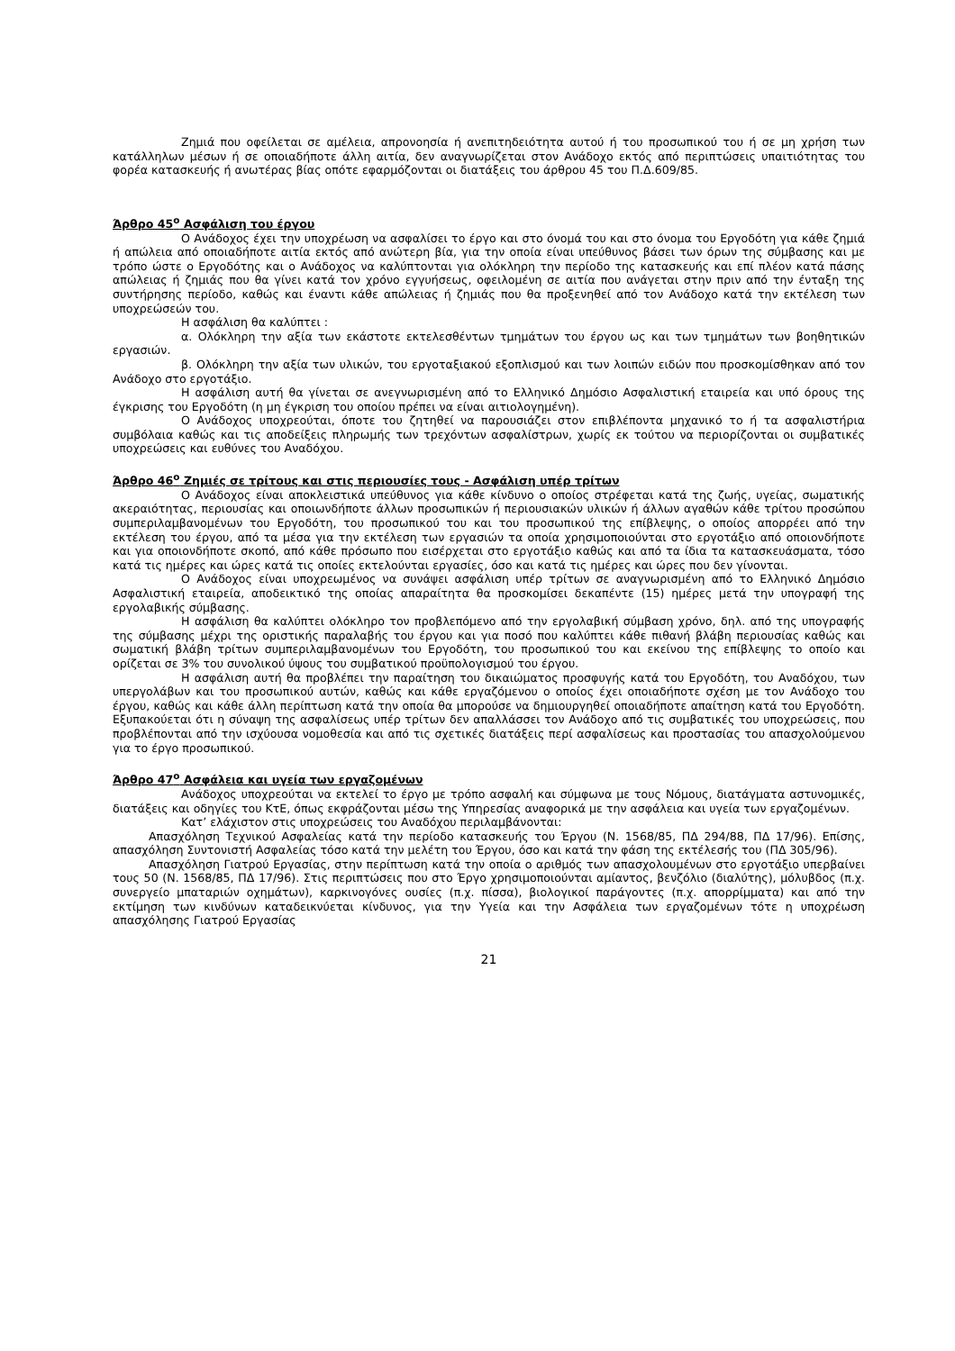Ζημιά που οφείλεται σε αμέλεια, απρονοησία ή ανεπιτηδειότητα αυτού ή του προσωπικού του ή σε μη χρήση των κατάλληλων μέσων ή σε οποιαδήποτε άλλη αιτία, δεν αναγνωρίζεται στον Ανάδοχο εκτός από περιπτώσεις υπαιτιότητας του φορέα κατασκευής ή ανωτέρας βίας οπότε εφαρμόζονται οι διατάξεις του άρθρου 45 του Π.Δ.609/85.
Άρθρο 45<sup>ο</sup> Ασφάλιση του έργου
Ο Ανάδοχος έχει την υποχρέωση να ασφαλίσει το έργο και στο όνομά του και στο όνομα του Εργοδότη για κάθε ζημιά ή απώλεια από οποιαδήποτε αιτία εκτός από ανώτερη βία, για την οποία είναι υπεύθυνος βάσει των όρων της σύμβασης και με τρόπο ώστε ο Εργοδότης και ο Ανάδοχος να καλύπτονται για ολόκληρη την περίοδο της κατασκευής και επί πλέον κατά πάσης απώλειας ή ζημιάς που θα γίνει κατά τον χρόνο εγγυήσεως, οφειλομένη σε αιτία που ανάγεται στην πριν από την ένταξη της συντήρησης περίοδο, καθώς και έναντι κάθε απώλειας ή ζημιάς που θα προξενηθεί από τον Ανάδοχο κατά την εκτέλεση των υποχρεώσεών του.
Η ασφάλιση θα καλύπτει :
α. Ολόκληρη την αξία των εκάστοτε εκτελεσθέντων τμημάτων του έργου ως και των τμημάτων των βοηθητικών εργασιών.
β. Ολόκληρη την αξία των υλικών, του εργοταξιακού εξοπλισμού και των λοιπών ειδών που προσκομίσθηκαν από τον Ανάδοχο στο εργοτάξιο.
Η ασφάλιση αυτή θα γίνεται σε ανεγνωρισμένη από το Ελληνικό Δημόσιο Ασφαλιστική εταιρεία και υπό όρους της έγκρισης του Εργοδότη (η μη έγκριση του οποίου πρέπει να είναι αιτιολογημένη).
Ο Ανάδοχος υποχρεούται, όποτε του ζητηθεί να παρουσιάζει στον επιβλέποντα μηχανικό το ή τα ασφαλιστήρια συμβόλαια καθώς και τις αποδείξεις πληρωμής των τρεχόντων ασφαλίστρων, χωρίς εκ τούτου να περιορίζονται οι συμβατικές υποχρεώσεις και ευθύνες του Αναδόχου.
Άρθρο 46<sup>ο</sup> Ζημιές σε τρίτους και στις περιουσίες τους - Ασφάλιση υπέρ τρίτων
Ο Ανάδοχος είναι αποκλειστικά υπεύθυνος για κάθε κίνδυνο ο οποίος στρέφεται κατά της ζωής, υγείας, σωματικής ακεραιότητας, περιουσίας και οποιωνδήποτε άλλων προσωπικών ή περιουσιακών υλικών ή άλλων αγαθών κάθε τρίτου προσώπου συμπεριλαμβανομένων του Εργοδότη, του προσωπικού του και του προσωπικού της επίβλεψης, ο οποίος απορρέει από την εκτέλεση του έργου, από τα μέσα για την εκτέλεση των εργασιών τα οποία χρησιμοποιούνται στο εργοτάξιο από οποιονδήποτε και για οποιονδήποτε σκοπό, από κάθε πρόσωπο που εισέρχεται στο εργοτάξιο καθώς και από τα ίδια τα κατασκευάσματα, τόσο κατά τις ημέρες και ώρες κατά τις οποίες εκτελούνται εργασίες, όσο και κατά τις ημέρες και ώρες που δεν γίνονται.
Ο Ανάδοχος είναι υποχρεωμένος να συνάψει ασφάλιση υπέρ τρίτων σε αναγνωρισμένη από το Ελληνικό Δημόσιο Ασφαλιστική εταιρεία, αποδεικτικό της οποίας απαραίτητα θα προσκομίσει δεκαπέντε (15) ημέρες μετά την υπογραφή της εργολαβικής σύμβασης.
Η ασφάλιση θα καλύπτει ολόκληρο τον προβλεπόμενο από την εργολαβική σύμβαση χρόνο, δηλ. από της υπογραφής της σύμβασης μέχρι της οριστικής παραλαβής του έργου και για ποσό που καλύπτει κάθε πιθανή βλάβη περιουσίας καθώς και σωματική βλάβη τρίτων συμπεριλαμβανομένων του Εργοδότη, του προσωπικού του και εκείνου της επίβλεψης το οποίο και ορίζεται σε 3% του συνολικού ύψους του συμβατικού προϋπολογισμού του έργου.
Η ασφάλιση αυτή θα προβλέπει την παραίτηση του δικαιώματος προσφυγής κατά του Εργοδότη, του Αναδόχου, των υπεργολάβων και του προσωπικού αυτών, καθώς και κάθε εργαζόμενου ο οποίος έχει οποιαδήποτε σχέση με τον Ανάδοχο του έργου, καθώς και κάθε άλλη περίπτωση κατά την οποία θα μπορούσε να δημιουργηθεί οποιαδήποτε απαίτηση κατά του Εργοδότη. Εξυπακούεται ότι η σύναψη της ασφαλίσεως υπέρ τρίτων δεν απαλλάσσει τον Ανάδοχο από τις συμβατικές του υποχρεώσεις, που προβλέπονται από την ισχύουσα νομοθεσία και από τις σχετικές διατάξεις περί ασφαλίσεως και προστασίας του απασχολούμενου για το έργο προσωπικού.
Άρθρο 47<sup>ο</sup> Ασφάλεια και υγεία των εργαζομένων
Ανάδοχος υποχρεούται να εκτελεί το έργο με τρόπο ασφαλή και σύμφωνα με τους Νόμους, διατάγματα αστυνομικές, διατάξεις και οδηγίες του ΚτΕ, όπως εκφράζονται μέσω της Υπηρεσίας αναφορικά με την ασφάλεια και υγεία των εργαζομένων.
Κατ’ ελάχιστον στις υποχρεώσεις του Αναδόχου περιλαμβάνονται:
Απασχόληση Τεχνικού Ασφαλείας κατά την περίοδο κατασκευής του Έργου (Ν. 1568/85, ΠΔ 294/88, ΠΔ 17/96). Επίσης, απασχόληση Συντονιστή Ασφαλείας τόσο κατά την μελέτη του Έργου, όσο και κατά την φάση της εκτέλεσής του (ΠΔ 305/96).
Απασχόληση Γιατρού Εργασίας, στην περίπτωση κατά την οποία ο αριθμός των απασχολουμένων στο εργοτάξιο υπερβαίνει τους 50 (Ν. 1568/85, ΠΔ 17/96). Στις περιπτώσεις που στο Έργο χρησιμοποιούνται αμίαντος, βενζόλιο (διαλύτης), μόλυβδος (π.χ. συνεργείο μπαταριών οχημάτων), καρκινογόνες ουσίες (π.χ. πίσσα), βιολογικοί παράγοντες (π.χ. απορρίμματα) και από την εκτίμηση των κινδύνων καταδεικνύεται κίνδυνος, για την Υγεία και την Ασφάλεια των εργαζομένων τότε η υποχρέωση απασχόλησης Γιατρού Εργασίας
21